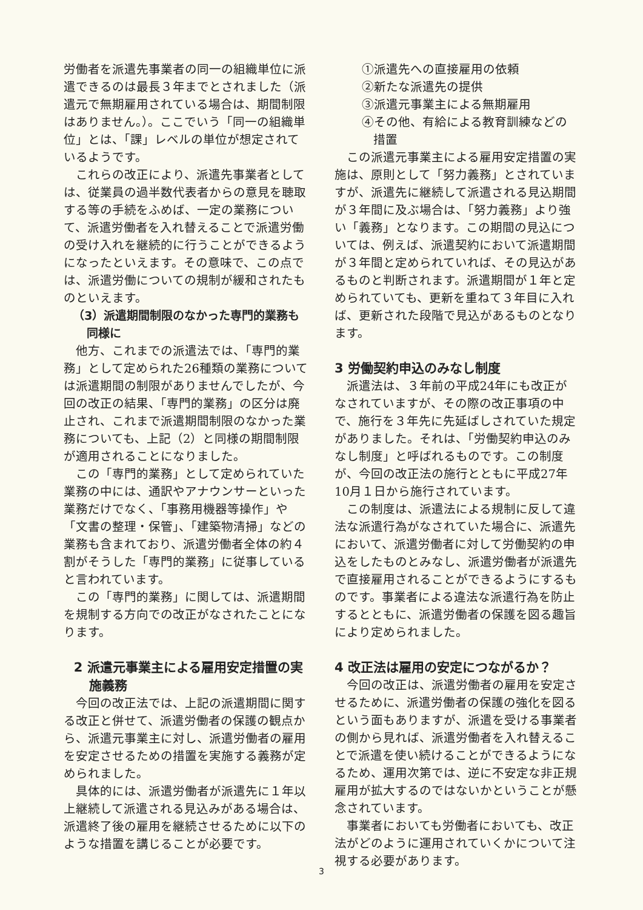労働者を派遣先事業者の同一の組織単位に派遣できるのは最長３年までとされました（派遣元で無期雇用されている場合は、期間制限はありません。）。ここでいう「同一の組織単位」とは、「課」レベルの単位が想定されているようです。
これらの改正により、派遣先事業者としては、従業員の過半数代表者からの意見を聴取する等の手続をふめば、一定の業務について、派遣労働者を入れ替えることで派遣労働の受け入れを継続的に行うことができるようになったといえます。その意味で、この点では、派遣労働についての規制が緩和されたものといえます。
（3）派遣期間制限のなかった専門的業務も同様に
他方、これまでの派遣法では、「専門的業務」として定められた26種類の業務については派遣期間の制限がありませんでしたが、今回の改正の結果、「専門的業務」の区分は廃止され、これまで派遣期間制限のなかった業務についても、上記（2）と同様の期間制限が適用されることになりました。
この「専門的業務」として定められていた業務の中には、通訳やアナウンサーといった業務だけでなく、「事務用機器等操作」や「文書の整理・保管」、「建築物清掃」などの業務も含まれており、派遣労働者全体の約４割がそうした「専門的業務」に従事していると言われています。
この「専門的業務」に関しては、派遣期間を規制する方向での改正がなされたことになります。
2 派遣元事業主による雇用安定措置の実施義務
今回の改正法では、上記の派遣期間に関する改正と併せて、派遣労働者の保護の観点から、派遣元事業主に対し、派遣労働者の雇用を安定させるための措置を実施する義務が定められました。
具体的には、派遣労働者が派遣先に１年以上継続して派遣される見込みがある場合は、派遣終了後の雇用を継続させるために以下のような措置を講じることが必要です。
①派遣先への直接雇用の依頼
②新たな派遣先の提供
③派遣元事業主による無期雇用
④その他、有給による教育訓練などの措置
この派遣元事業主による雇用安定措置の実施は、原則として「努力義務」とされていますが、派遣先に継続して派遣される見込期間が３年間に及ぶ場合は、「努力義務」より強い「義務」となります。この期間の見込については、例えば、派遣契約において派遣期間が３年間と定められていれば、その見込があるものと判断されます。派遣期間が１年と定められていても、更新を重ねて３年目に入れば、更新された段階で見込があるものとなります。
3 労働契約申込のみなし制度
派遣法は、３年前の平成24年にも改正がなされていますが、その際の改正事項の中で、施行を３年先に先延ばしされていた規定がありました。それは、「労働契約申込のみなし制度」と呼ばれるものです。この制度が、今回の改正法の施行とともに平成27年10月１日から施行されています。
この制度は、派遣法による規制に反して違法な派遣行為がなされていた場合に、派遣先において、派遣労働者に対して労働契約の申込をしたものとみなし、派遣労働者が派遣先で直接雇用されることができるようにするものです。事業者による違法な派遣行為を防止するとともに、派遣労働者の保護を図る趣旨により定められました。
4 改正法は雇用の安定につながるか？
今回の改正は、派遣労働者の雇用を安定させるために、派遣労働者の保護の強化を図るという面もありますが、派遣を受ける事業者の側から見れば、派遣労働者を入れ替えることで派遣を使い続けることができるようになるため、運用次第では、逆に不安定な非正規雇用が拡大するのではないかということが懸念されています。
事業者においても労働者においても、改正法がどのように運用されていくかについて注視する必要があります。
3